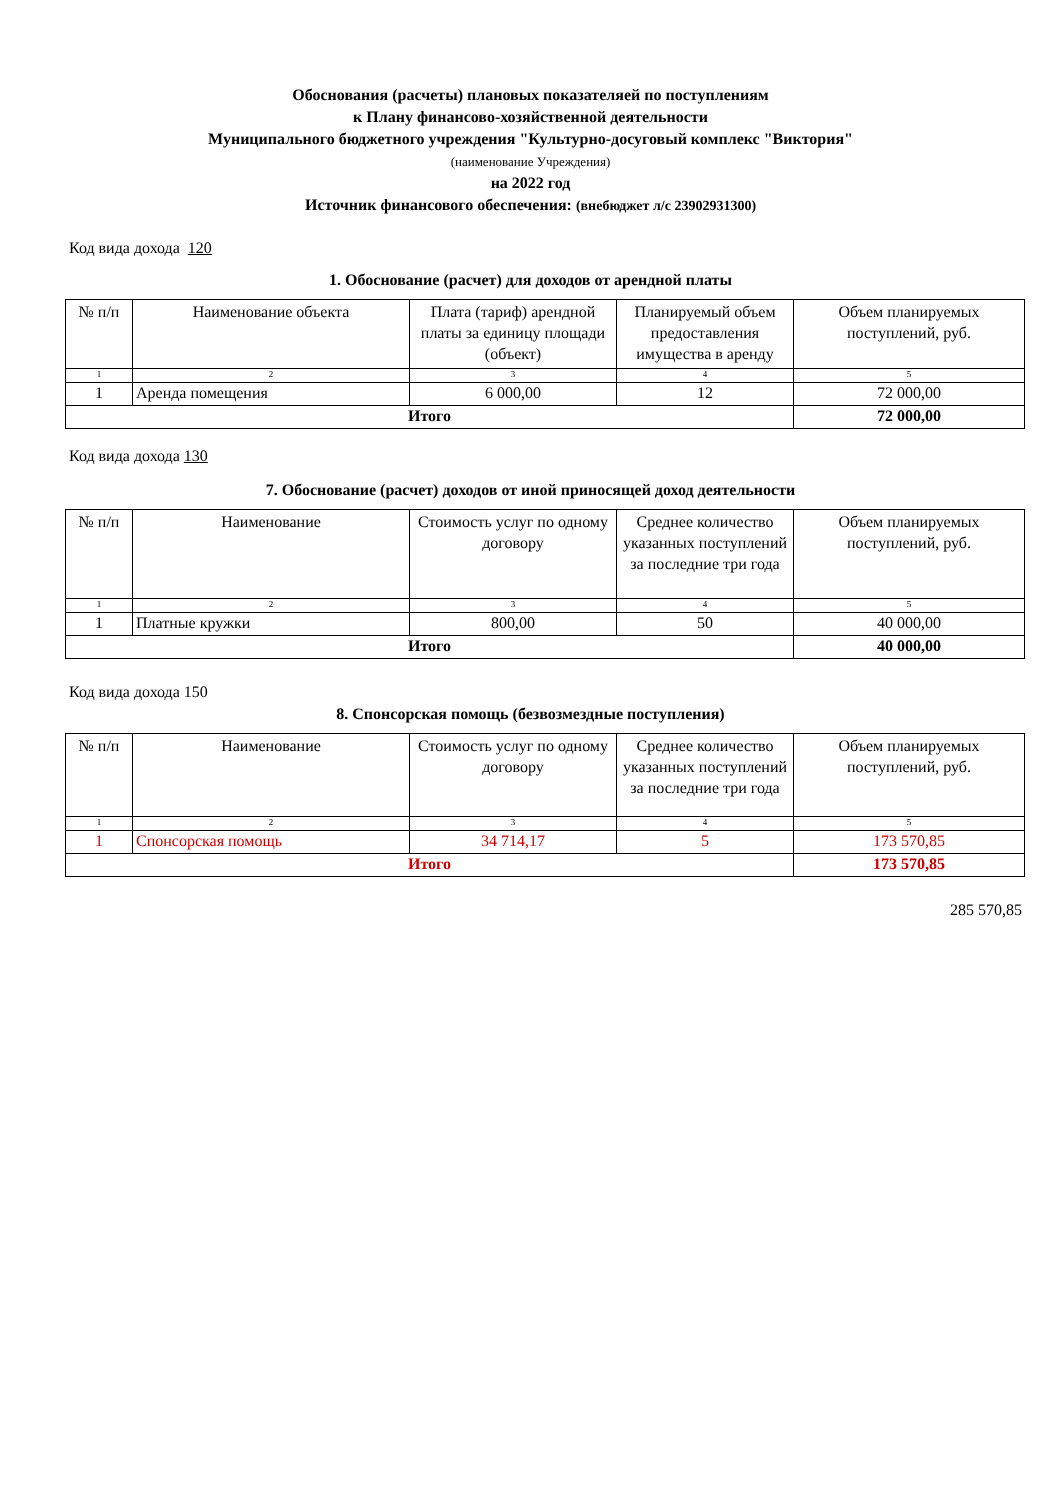Обоснования (расчеты) плановых показателяей по поступлениям
к Плану финансово-хозяйственной деятельности
Муниципального бюджетного учреждения "Культурно-досуговый комплекс "Виктория"
(наименование Учреждения)
на 2022 год
Источник финансового обеспечения: (внебюджет л/с 23902931300)
Код вида дохода 120
1. Обоснование (расчет) для доходов от арендной платы
| № п/п | Наименование объекта | Плата (тариф) арендной платы за единицу площади (объект) | Планируемый объем предоставления имущества в аренду | Объем планируемых поступлений, руб. |
| --- | --- | --- | --- | --- |
| 1 | 2 | 3 | 4 | 5 |
| 1 | Аренда помещения | 6 000,00 | 12 | 72 000,00 |
| Итого | | | | 72 000,00 |
Код вида дохода 130
7. Обоснование (расчет) доходов от иной приносящей доход деятельности
| № п/п | Наименование | Стоимость услуг по одному договору | Среднее количество указанных поступлений за последние три года | Объем планируемых поступлений, руб. |
| --- | --- | --- | --- | --- |
| 1 | 2 | 3 | 4 | 5 |
| 1 | Платные кружки | 800,00 | 50 | 40 000,00 |
| Итого | | | | 40 000,00 |
Код вида дохода 150
8. Спонсорская помощь (безвозмездные поступления)
| № п/п | Наименование | Стоимость услуг по одному договору | Среднее количество указанных поступлений за последние три года | Объем планируемых поступлений, руб. |
| --- | --- | --- | --- | --- |
| 1 | 2 | 3 | 4 | 5 |
| 1 | Спонсорская помощь | 34 714,17 | 5 | 173 570,85 |
| Итого | | | | 173 570,85 |
285 570,85